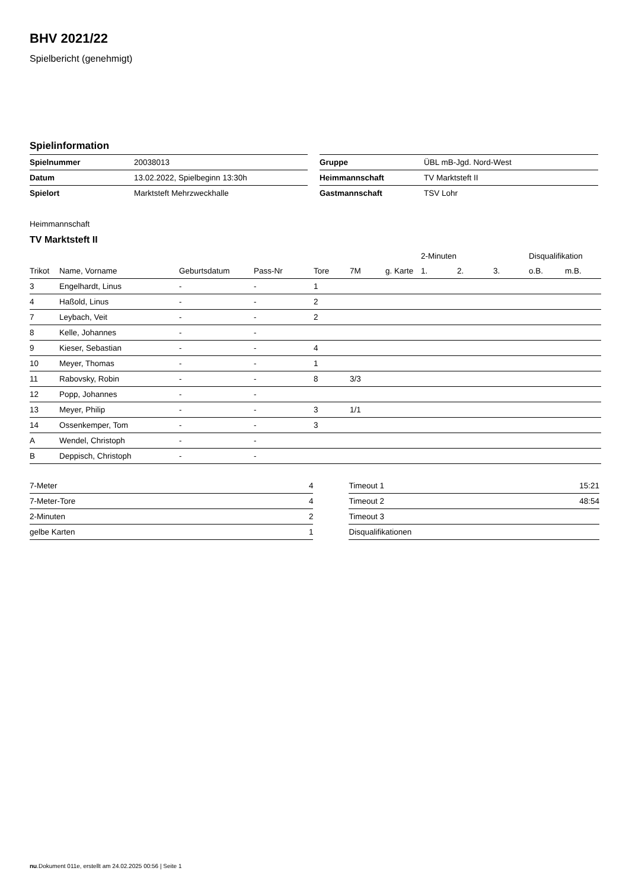BHV 2021/22
Spielbericht (genehmigt)
Spielinformation
| Spielnummer | 20038013 |
| Datum | 13.02.2022, Spielbeginn 13:30h |
| Spielort | Marktsteft Mehrzweckhalle |
| Gruppe | ÜBL mB-Jgd. Nord-West |
| Heimmannschaft | TV Marktsteft II |
| Gastmannschaft | TSV Lohr |
Heimmannschaft
TV Marktsteft II
| | | | | | | | 2-Minuten | | | Disqualifikation | |
| --- | --- | --- | --- | --- | --- | --- | --- | --- | --- | --- | --- |
| Trikot | Name, Vorname | Geburtsdatum | Pass-Nr | Tore | 7M | g. Karte | 1. | 2. | 3. | o.B. | m.B. |
| 3 | Engelhardt, Linus | - | - | 1 | | | | | | | |
| 4 | Haßold, Linus | - | - | 2 | | | | | | | |
| 7 | Leybach, Veit | - | - | 2 | | | | | | | |
| 8 | Kelle, Johannes | - | - | | | | | | | | |
| 9 | Kieser, Sebastian | - | - | 4 | | | | | | | |
| 10 | Meyer, Thomas | - | - | 1 | | | | | | | |
| 11 | Rabovsky, Robin | - | - | 8 | 3/3 | | | | | | |
| 12 | Popp, Johannes | - | - | | | | | | | | |
| 13 | Meyer, Philip | - | - | 3 | 1/1 | | | | | | |
| 14 | Ossenkemper, Tom | - | - | 3 | | | | | | | |
| A | Wendel, Christoph | - | - | | | | | | | | |
| B | Deppisch, Christoph | - | - | | | | | | | | |
| 7-Meter | 4 |
| 7-Meter-Tore | 4 |
| 2-Minuten | 2 |
| gelbe Karten | 1 |
| Timeout 1 | 15:21 |
| Timeout 2 | 48:54 |
| Timeout 3 | |
| Disqualifikationen | |
nu.Dokument 011e, erstellt am 24.02.2025 00:56 | Seite 1